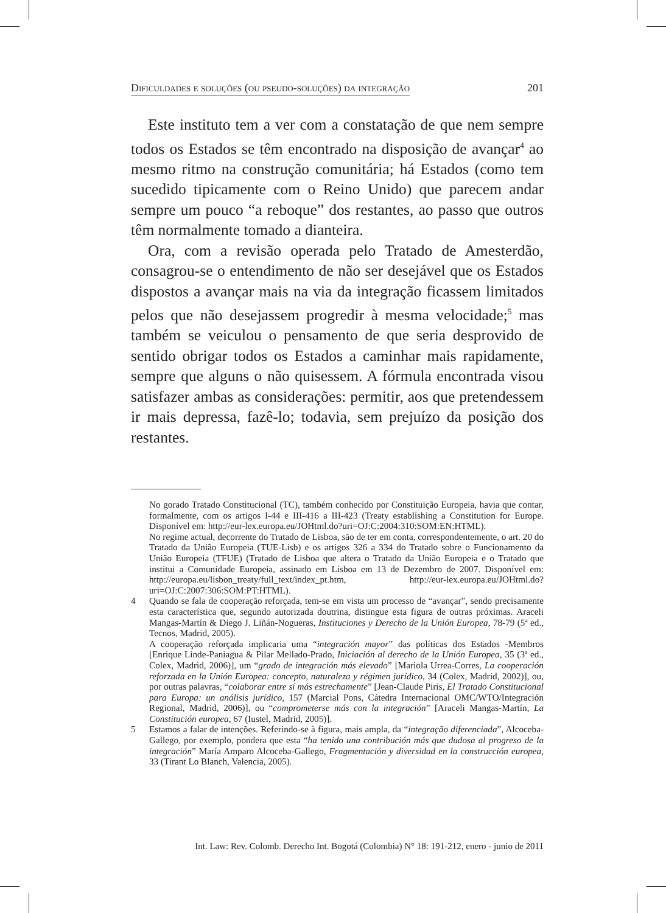Dificuldades e soluções (ou pseudo-soluções) da integração 201
Este instituto tem a ver com a constatação de que nem sempre todos os Estados se têm encontrado na disposição de avançar<sup>4</sup> ao mesmo ritmo na construção comunitária; há Estados (como tem sucedido tipicamente com o Reino Unido) que parecem andar sempre um pouco “a reboque” dos restantes, ao passo que outros têm normalmente tomado a dianteira.
Ora, com a revisão operada pelo Tratado de Amesterdão, consagrou-se o entendimento de não ser desejável que os Estados dispostos a avançar mais na via da integração ficassem limitados pelos que não desejassem progredir à mesma velocidade;<sup>5</sup> mas também se veiculou o pensamento de que seria desprovido de sentido obrigar todos os Estados a caminhar mais rapidamente, sempre que alguns o não quisessem. A fórmula encontrada visou satisfazer ambas as considerações: permitir, aos que pretendessem ir mais depressa, fazê-lo; todavia, sem prejuízo da posição dos restantes.
No gorado Tratado Constitucional (TC), também conhecido por Constituição Europeia, havia que contar, formalmente, com os artigos I-44 e III-416 a III-423 (Treaty establishing a Constitution for Europe. Disponível em: http://eur-lex.europa.eu/JOHtml.do?uri=OJ:C:2004:310:SOM:EN:HTML).
No regime actual, decorrente do Tratado de Lisboa, são de ter em conta, correspondentemente, o art. 20 do Tratado da União Europeia (TUE-Lisb) e os artigos 326 a 334 do Tratado sobre o Funcionamento da União Europeia (TFUE) (Tratado de Lisboa que altera o Tratado da União Europeia e o Tratado que institui a Comunidade Europeia, assinado em Lisboa em 13 de Dezembro de 2007. Disponível em: http://europa.eu/lisbon_treaty/full_text/index_pt.htm, http://eur-lex.europa.eu/JOHtml.do?uri=OJ:C:2007:306:SOM:PT:HTML).
4 Quando se fala de cooperação reforçada, tem-se em vista um processo de “avançar”, sendo precisamente esta característica que, segundo autorizada doutrina, distingue esta figura de outras próximas. Araceli Mangas-Martín & Diego J. Liñán-Nogueras, Instituciones y Derecho de la Unión Europea, 78-79 (5ª ed., Tecnos, Madrid, 2005).
A cooperação reforçada implicaria uma “integración mayor” das políticas dos Estados -Membros [Enrique Linde-Paniagua & Pilar Mellado-Prado, Iniciación al derecho de la Unión Europea, 35 (3ª ed., Colex, Madrid, 2006)], um “grado de integración más elevado” [Mariola Urrea-Corres, La cooperación reforzada en la Unión Europea: concepto, naturaleza y régimen jurídico, 34 (Colex, Madrid, 2002)], ou, por outras palavras, “colaborar entre sí más estrechamente” [Jean-Claude Piris, El Tratado Constitucional para Europa: un análisis jurídico, 157 (Marcial Pons, Cátedra Internacional OMC/WTO/Integración Regional, Madrid, 2006)], ou “comprometerse más con la integración” [Araceli Mangas-Martín, La Constitución europea, 67 (Iustel, Madrid, 2005)].
5 Estamos a falar de intenções. Referindo-se à figura, mais ampla, da “integração diferenciada”, Alcoceba-Gallego, por exemplo, pondera que esta “ha tenido una contribución más que dudosa al progreso de la integración” María Amparo Alcoceba-Gallego, Fragmentación y diversidad en la construcción europea, 33 (Tirant Lo Blanch, Valencia, 2005).
Int. Law: Rev. Colomb. Derecho Int. Bogotá (Colombia) N° 18: 191-212, enero - junio de 2011